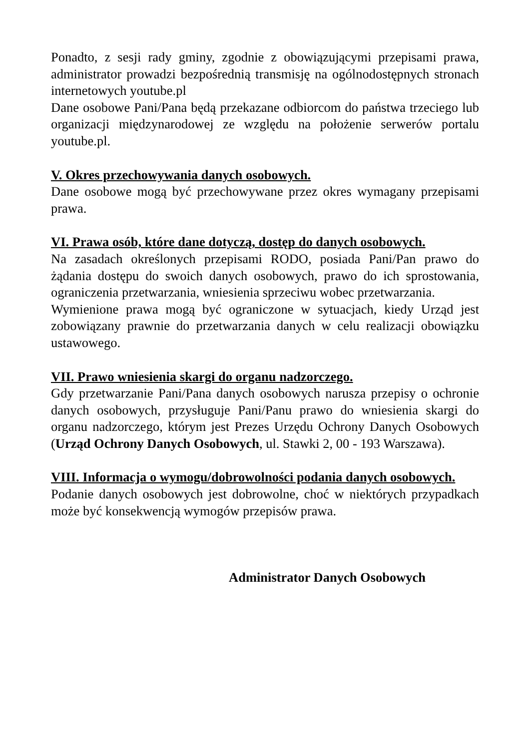Ponadto, z sesji rady gminy, zgodnie z obowiązującymi przepisami prawa, administrator prowadzi bezpośrednią transmisję na ogólnodostępnych stronach internetowych youtube.pl
Dane osobowe Pani/Pana będą przekazane odbiorcom do państwa trzeciego lub organizacji międzynarodowej ze względu na położenie serwerów portalu youtube.pl.
V. Okres przechowywania danych osobowych.
Dane osobowe mogą być przechowywane przez okres wymagany przepisami prawa.
VI. Prawa osób, które dane dotyczą, dostęp do danych osobowych.
Na zasadach określonych przepisami RODO, posiada Pani/Pan prawo do żądania dostępu do swoich danych osobowych, prawo do ich sprostowania, ograniczenia przetwarzania, wniesienia sprzeciwu wobec przetwarzania.
Wymienione prawa mogą być ograniczone w sytuacjach, kiedy Urząd jest zobowiązany prawnie do przetwarzania danych w celu realizacji obowiązku ustawowego.
VII. Prawo wniesienia skargi do organu nadzorczego.
Gdy przetwarzanie Pani/Pana danych osobowych narusza przepisy o ochronie danych osobowych, przysługuje Pani/Panu prawo do wniesienia skargi do organu nadzorczego, którym jest Prezes Urzędu Ochrony Danych Osobowych (Urząd Ochrony Danych Osobowych, ul. Stawki 2, 00 - 193 Warszawa).
VIII. Informacja o wymogu/dobrowolności podania danych osobowych.
Podanie danych osobowych jest dobrowolne, choć w niektórych przypadkach może być konsekwencją wymogów przepisów prawa.
Administrator Danych Osobowych